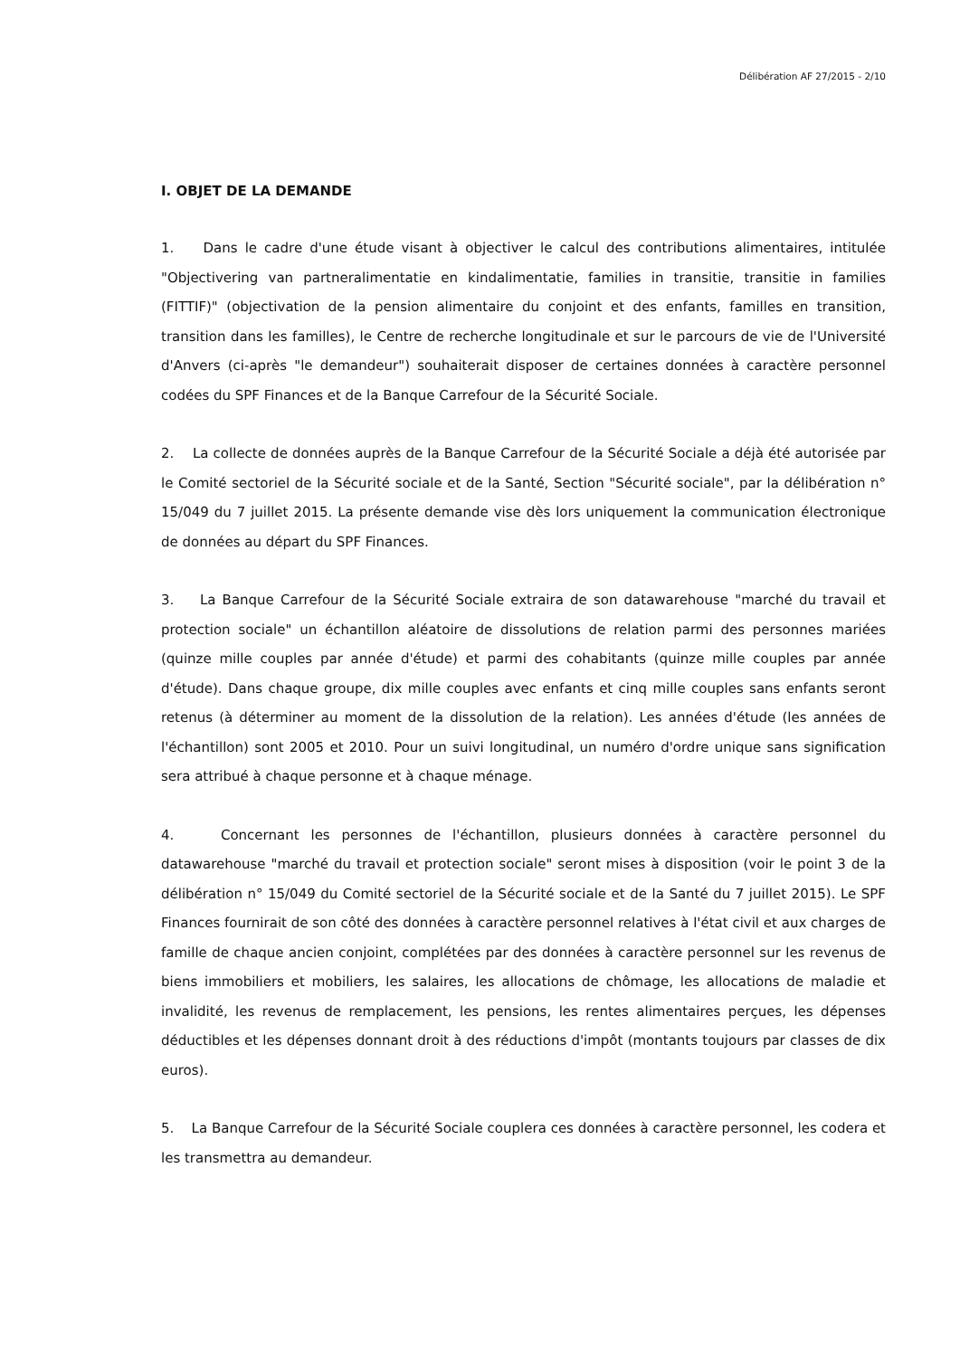Délibération AF 27/2015 - 2/10
I. OBJET DE LA DEMANDE
1. Dans le cadre d'une étude visant à objectiver le calcul des contributions alimentaires, intitulée "Objectivering van partneralimentatie en kindalimentatie, families in transitie, transitie in families (FITTIF)" (objectivation de la pension alimentaire du conjoint et des enfants, familles en transition, transition dans les familles), le Centre de recherche longitudinale et sur le parcours de vie de l'Université d'Anvers (ci-après "le demandeur") souhaiterait disposer de certaines données à caractère personnel codées du SPF Finances et de la Banque Carrefour de la Sécurité Sociale.
2. La collecte de données auprès de la Banque Carrefour de la Sécurité Sociale a déjà été autorisée par le Comité sectoriel de la Sécurité sociale et de la Santé, Section "Sécurité sociale", par la délibération n° 15/049 du 7 juillet 2015. La présente demande vise dès lors uniquement la communication électronique de données au départ du SPF Finances.
3. La Banque Carrefour de la Sécurité Sociale extraira de son datawarehouse "marché du travail et protection sociale" un échantillon aléatoire de dissolutions de relation parmi des personnes mariées (quinze mille couples par année d'étude) et parmi des cohabitants (quinze mille couples par année d'étude). Dans chaque groupe, dix mille couples avec enfants et cinq mille couples sans enfants seront retenus (à déterminer au moment de la dissolution de la relation). Les années d'étude (les années de l'échantillon) sont 2005 et 2010. Pour un suivi longitudinal, un numéro d'ordre unique sans signification sera attribué à chaque personne et à chaque ménage.
4. Concernant les personnes de l'échantillon, plusieurs données à caractère personnel du datawarehouse "marché du travail et protection sociale" seront mises à disposition (voir le point 3 de la délibération n° 15/049 du Comité sectoriel de la Sécurité sociale et de la Santé du 7 juillet 2015). Le SPF Finances fournirait de son côté des données à caractère personnel relatives à l'état civil et aux charges de famille de chaque ancien conjoint, complétées par des données à caractère personnel sur les revenus de biens immobiliers et mobiliers, les salaires, les allocations de chômage, les allocations de maladie et invalidité, les revenus de remplacement, les pensions, les rentes alimentaires perçues, les dépenses déductibles et les dépenses donnant droit à des réductions d'impôt (montants toujours par classes de dix euros).
5. La Banque Carrefour de la Sécurité Sociale couplera ces données à caractère personnel, les codera et les transmettra au demandeur.